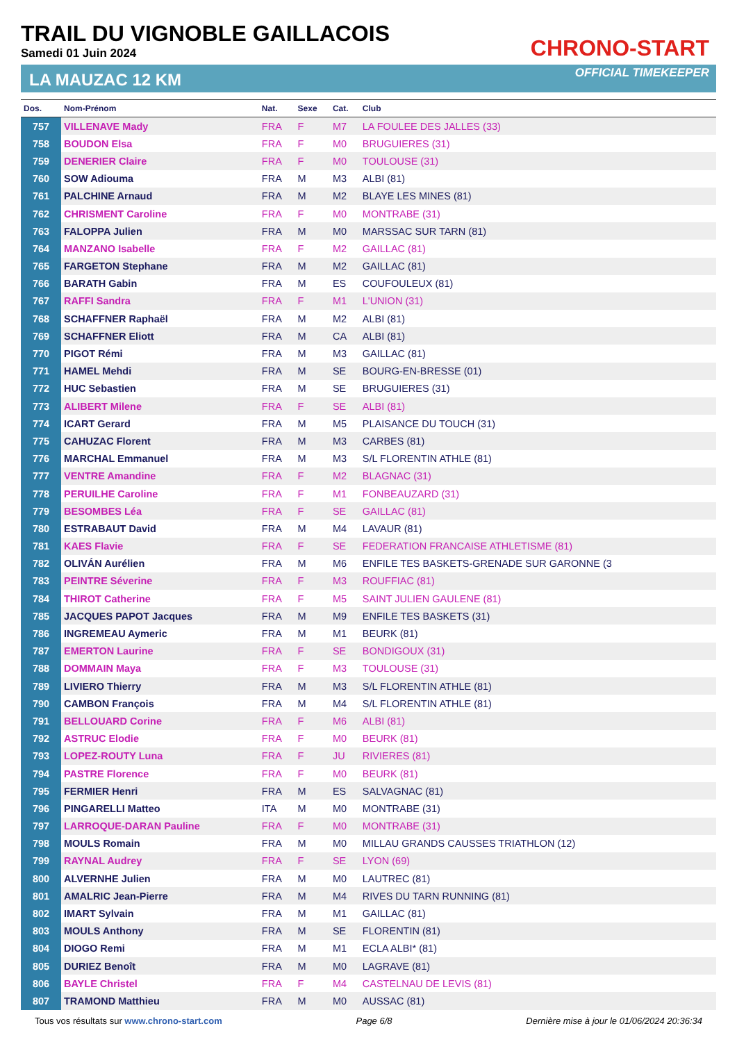TRAIL DU VIGNOBLE GAILLACOIS
Samedi 01 Juin 2024
LA MAUZAC 12 KM
CHRONO-START
OFFICIAL TIMEKEEPER
| Dos. | Nom-Prénom | Nat. | Sexe | Cat. | Club |
| --- | --- | --- | --- | --- | --- |
| 757 | VILLENAVE Mady | FRA | F | M7 | LA FOULEE DES JALLES (33) |
| 758 | BOUDON Elsa | FRA | F | M0 | BRUGUIERES (31) |
| 759 | DENERIER Claire | FRA | F | M0 | TOULOUSE (31) |
| 760 | SOW Adiouma | FRA | M | M3 | ALBI (81) |
| 761 | PALCHINE Arnaud | FRA | M | M2 | BLAYE LES MINES (81) |
| 762 | CHRISMENT Caroline | FRA | F | M0 | MONTRABE (31) |
| 763 | FALOPPA Julien | FRA | M | M0 | MARSSAC SUR TARN (81) |
| 764 | MANZANO Isabelle | FRA | F | M2 | GAILLAC (81) |
| 765 | FARGETON Stephane | FRA | M | M2 | GAILLAC (81) |
| 766 | BARATH Gabin | FRA | M | ES | COUFOULEUX (81) |
| 767 | RAFFI Sandra | FRA | F | M1 | L'UNION (31) |
| 768 | SCHAFFNER Raphaël | FRA | M | M2 | ALBI (81) |
| 769 | SCHAFFNER Eliott | FRA | M | CA | ALBI (81) |
| 770 | PIGOT Rémi | FRA | M | M3 | GAILLAC (81) |
| 771 | HAMEL Mehdi | FRA | M | SE | BOURG-EN-BRESSE (01) |
| 772 | HUC Sebastien | FRA | M | SE | BRUGUIERES (31) |
| 773 | ALIBERT Milene | FRA | F | SE | ALBI (81) |
| 774 | ICART Gerard | FRA | M | M5 | PLAISANCE DU TOUCH (31) |
| 775 | CAHUZAC Florent | FRA | M | M3 | CARBES (81) |
| 776 | MARCHAL Emmanuel | FRA | M | M3 | S/L FLORENTIN ATHLE (81) |
| 777 | VENTRE Amandine | FRA | F | M2 | BLAGNAC (31) |
| 778 | PERUILHE Caroline | FRA | F | M1 | FONBEAUZARD (31) |
| 779 | BESOMBES Léa | FRA | F | SE | GAILLAC (81) |
| 780 | ESTRABAUT David | FRA | M | M4 | LAVAUR (81) |
| 781 | KAES Flavie | FRA | F | SE | FEDERATION FRANCAISE ATHLETISME (81) |
| 782 | OLIVÁN Aurélien | FRA | M | M6 | ENFILE TES BASKETS-GRENADE SUR GARONNE (3 |
| 783 | PEINTRE Séverine | FRA | F | M3 | ROUFFIAC (81) |
| 784 | THIROT Catherine | FRA | F | M5 | SAINT JULIEN GAULENE (81) |
| 785 | JACQUES PAPOT Jacques | FRA | M | M9 | ENFILE TES BASKETS (31) |
| 786 | INGREMEAU Aymeric | FRA | M | M1 | BEURK (81) |
| 787 | EMERTON Laurine | FRA | F | SE | BONDIGOUX (31) |
| 788 | DOMMAIN Maya | FRA | F | M3 | TOULOUSE (31) |
| 789 | LIVIERO Thierry | FRA | M | M3 | S/L FLORENTIN ATHLE (81) |
| 790 | CAMBON François | FRA | M | M4 | S/L FLORENTIN ATHLE (81) |
| 791 | BELLOUARD Corine | FRA | F | M6 | ALBI (81) |
| 792 | ASTRUC Elodie | FRA | F | M0 | BEURK (81) |
| 793 | LOPEZ-ROUTY Luna | FRA | F | JU | RIVIERES (81) |
| 794 | PASTRE Florence | FRA | F | M0 | BEURK (81) |
| 795 | FERMIER Henri | FRA | M | ES | SALVAGNAC (81) |
| 796 | PINGARELLI Matteo | ITA | M | M0 | MONTRABE (31) |
| 797 | LARROQUE-DARAN Pauline | FRA | F | M0 | MONTRABE (31) |
| 798 | MOULS Romain | FRA | M | M0 | MILLAU GRANDS CAUSSES TRIATHLON (12) |
| 799 | RAYNAL Audrey | FRA | F | SE | LYON (69) |
| 800 | ALVERNHE Julien | FRA | M | M0 | LAUTREC (81) |
| 801 | AMALRIC Jean-Pierre | FRA | M | M4 | RIVES DU TARN RUNNING (81) |
| 802 | IMART Sylvain | FRA | M | M1 | GAILLAC (81) |
| 803 | MOULS Anthony | FRA | M | SE | FLORENTIN (81) |
| 804 | DIOGO Remi | FRA | M | M1 | ECLA ALBI* (81) |
| 805 | DURIEZ Benoît | FRA | M | M0 | LAGRAVE (81) |
| 806 | BAYLE Christel | FRA | F | M4 | CASTELNAU DE LEVIS (81) |
| 807 | TRAMOND Matthieu | FRA | M | M0 | AUSSAC (81) |
Tous vos résultats sur www.chrono-start.com Page 6/8 Dernière mise à jour le 01/06/2024 20:36:34